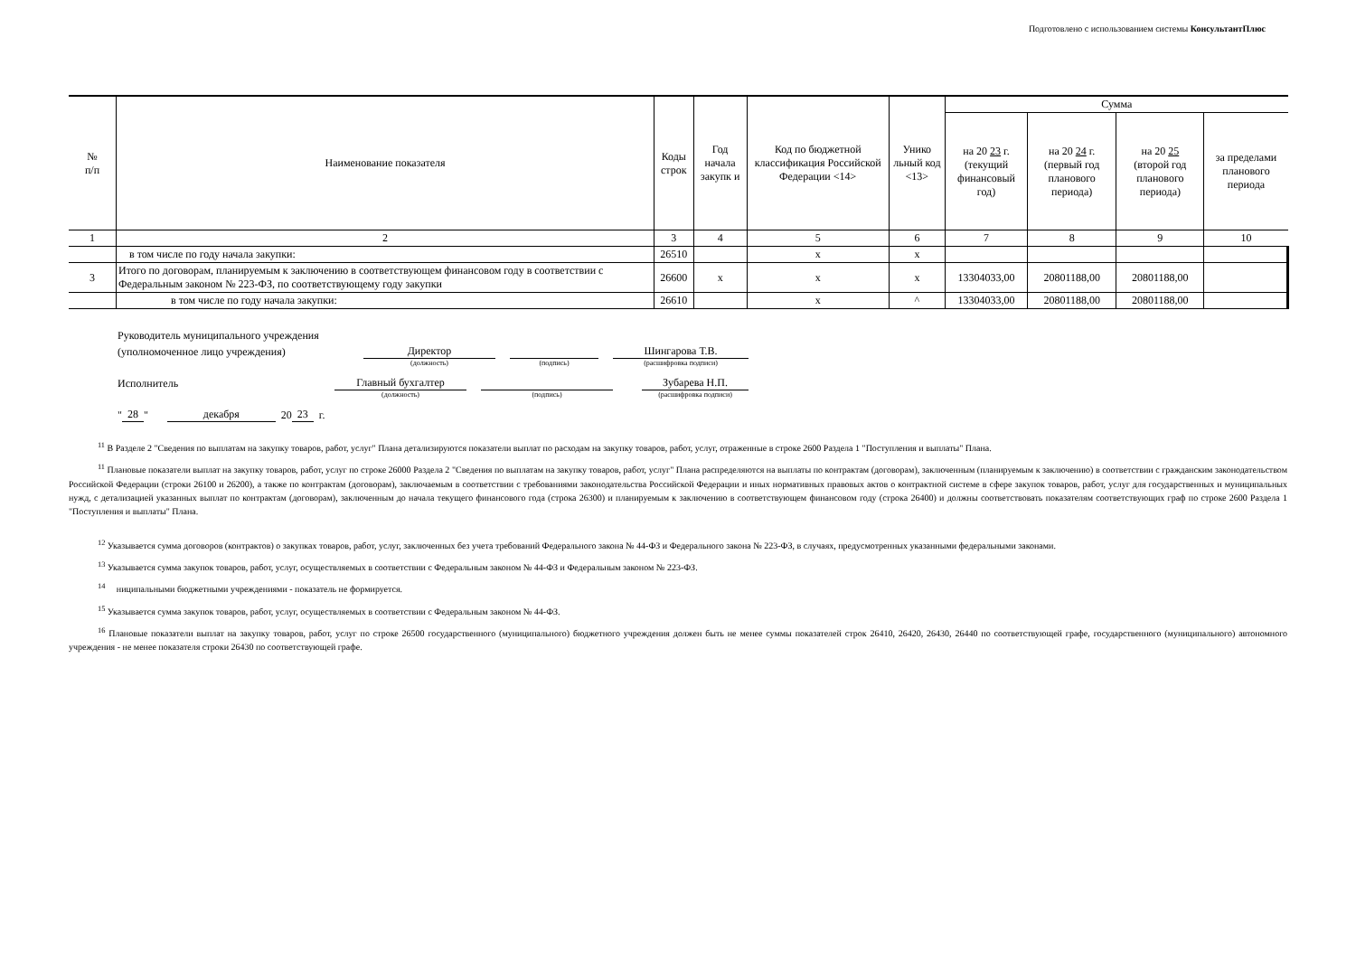Подготовлено с использованием системы КонсультантПлюс
| № п/п | Наименование показателя | Коды строк | Год начала закупк и | Код по бюджетной классификация Российской Федерации <14> | Унико льный код <13> | Сумма | | | |
| --- | --- | --- | --- | --- | --- | --- | --- | --- | --- |
| | | | | | | на 20 23 г. (текущий финансовый год) | на 20 24 г. (первый год планового периода) | на 20 25 (второй год планового периода) | за пределами планового периода |
| 1 | 2 | 3 | 4 | 5 | 6 | 7 | 8 | 9 | 10 |
| | в том числе по году начала закупки: | 26510 | | x | x | | | | |
| 3 | Итого по договорам, планируемым к заключению в соответствующем финансовом году в соответствии с Федеральным законом № 223-ФЗ, по соответствующему году закупки | 26600 | x | x | x | 13304033,00 | 20801188,00 | 20801188,00 | |
| | в том числе по году начала закупки: | 26610 | | x | ^ | 13304033,00 | 20801188,00 | 20801188,00 | |
Руководитель муниципального учреждения
(уполномоченное лицо учреждения) Директор Шингарова Т.В.
(должность) (подпись) (расшифровка подписи)
Исполнитель Главный бухгалтер Зубарева Н.П.
(должность) (подпись) (расшифровка подписи)
" 28 " декабря 20 23 г.
<sup>11</sup> В Разделе 2 "Сведения по выплатам на закупку товаров, работ, услуг" Плана детализируются показатели выплат по расходам на закупку товаров, работ, услуг, отраженные в строке 2600 Раздела 1 "Поступления и выплаты" Плана.
<sup>11</sup> Плановые показатели выплат на закупку товаров, работ, услуг по строке 26000 Раздела 2 "Сведения по выплатам на закупку товаров, работ, услуг" Плана распределяются на выплаты по контрактам (договорам), заключенным (планируемым к заключению) в соответствии с гражданским законодательством Российской Федерации (строки 26100 и 26200), а также по контрактам (договорам), заключаемым в соответствии с требованиями законодательства Российской Федерации и иных нормативных правовых актов о контрактной системе в сфере закупок товаров, работ, услуг для государственных и муниципальных нужд, с детализацией указанных выплат по контрактам (договорам), заключенным до начала текущего финансового года (строка 26300) и планируемым к заключению в соответствующем финансовом году (строка 26400) и должны соответствовать показателям соответствующих граф по строке 2600 Раздела 1 "Поступления и выплаты" Плана.
<sup>12</sup> Указывается сумма договоров (контрактов) о закупках товаров, работ, услуг, заключенных без учета требований Федерального закона № 44-ФЗ и Федерального закона № 223-ФЗ, в случаях, предусмотренных указанными федеральными законами.
<sup>13</sup> Указывается сумма закупок товаров, работ, услуг, осуществляемых в соответствии с Федеральным законом № 44-ФЗ и Федеральным законом № 223-ФЗ.
<sup>14</sup> ниципальными бюджетными учреждениями - показатель не формируется.
<sup>15</sup> Указывается сумма закупок товаров, работ, услуг, осуществляемых в соответствии с Федеральным законом № 44-ФЗ.
<sup>16</sup> Плановые показатели выплат на закупку товаров, работ, услуг по строке 26500 государственного (муниципального) бюджетного учреждения должен быть не менее суммы показателей строк 26410, 26420, 26430, 26440 по соответствующей графе, государственного (муниципального) автономного учреждения - не менее показателя строки 26430 по соответствующей графе.